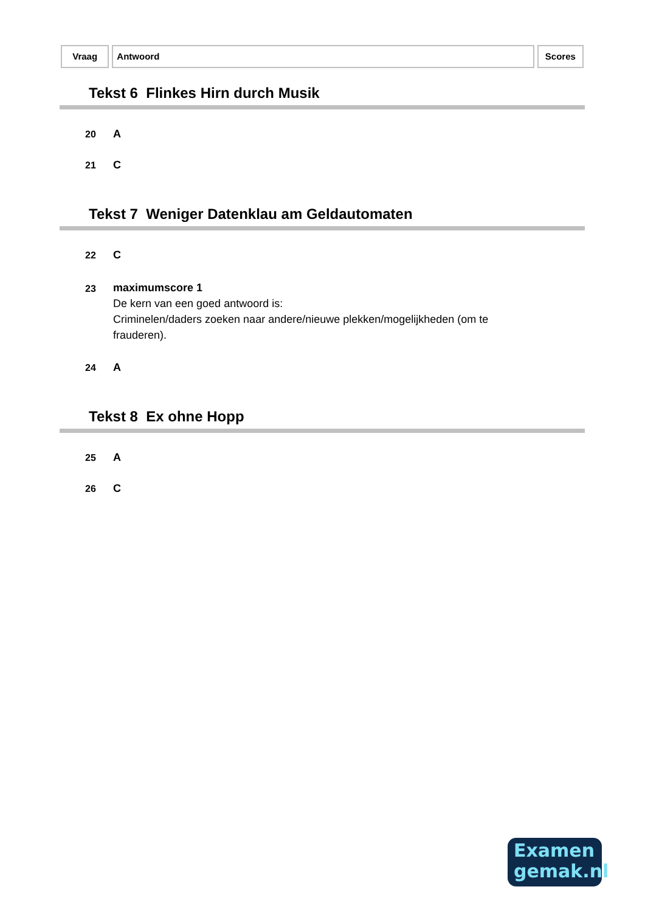Vraag Antwoord Scores
Tekst 6 Flinkes Hirn durch Musik
20 A
21 C
Tekst 7 Weniger Datenklau am Geldautomaten
22 C
23 maximumscore 1
De kern van een goed antwoord is:
Criminelen/daders zoeken naar andere/nieuwe plekken/mogelijkheden (om te frauderen).
24 A
Tekst 8 Ex ohne Hopp
25 A
26 C
Examen
gemak.nl